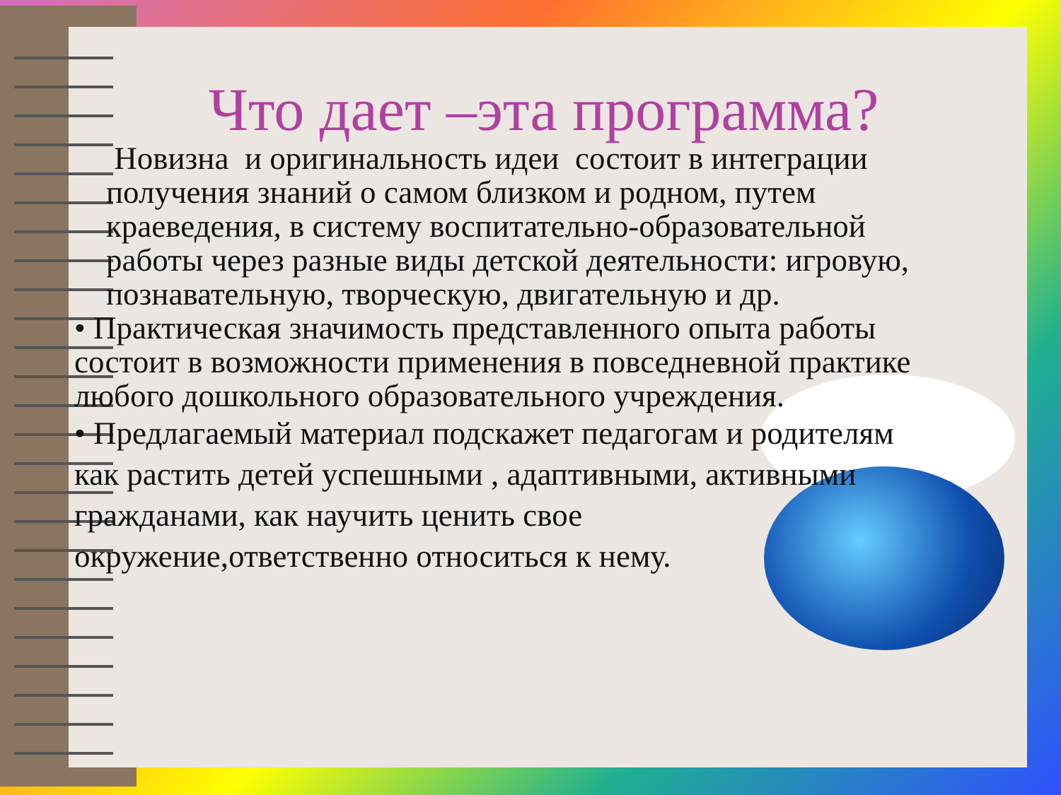Что дает –эта программа?
Новизна и оригинальность идеи состоит в интеграции получения знаний о самом близком и родном, путем краеведения, в систему воспитательно-образовательной работы через разные виды детской деятельности: игровую, познавательную, творческую, двигательную и др.
• Практическая значимость представленного опыта работы состоит в возможности применения в повседневной практике любого дошкольного образовательного учреждения.
• Предлагаемый материал подскажет педагогам и родителям как растить детей успешными , адаптивными, активными гражданами, как научить ценить свое окружение,ответственно относиться к нему.